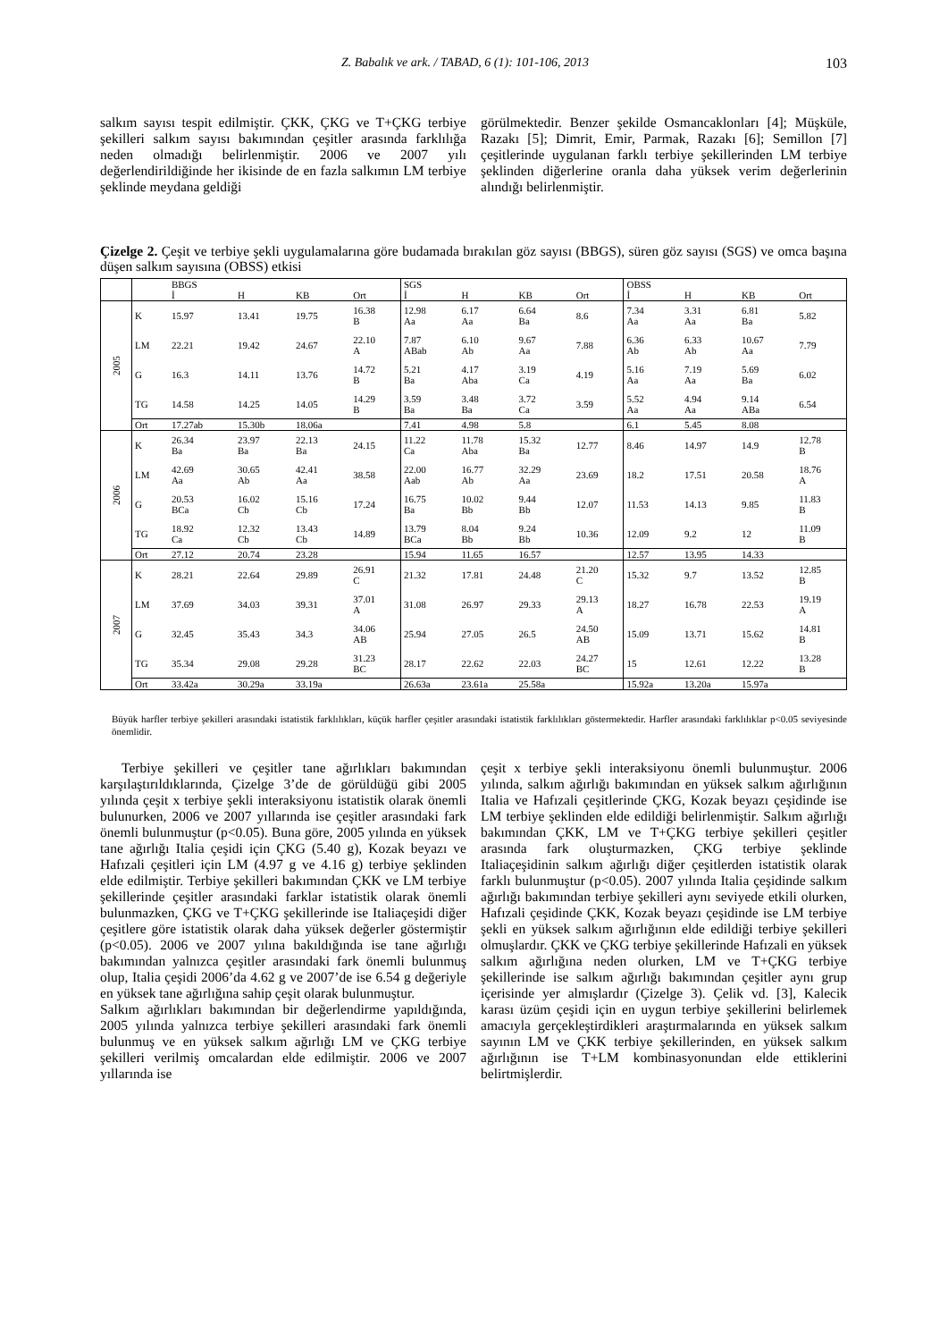Z. Babalık ve ark. / TABAD, 6 (1): 101-106, 2013 103
salkım sayısı tespit edilmiştir. ÇKK, ÇKG ve T+ÇKG terbiye şekilleri salkım sayısı bakımından çeşitler arasında farklılığa neden olmadığı belirlenmiştir. 2006 ve 2007 yılı değerlendirildiğinde her ikisinde de en fazla salkımın LM terbiye şeklinde meydana geldiği
görülmektedir. Benzer şekilde Osmancaklonları [4]; Müşküle, Razakı [5]; Dimrit, Emir, Parmak, Razakı [6]; Semillon [7] çeşitlerinde uygulanan farklı terbiye şekillerinden LM terbiye şeklinden diğerlerine oranla daha yüksek verim değerlerinin alındığı belirlenmiştir.
Çizelge 2. Çeşit ve terbiye şekli uygulamalarına göre budamada bırakılan göz sayısı (BBGS), süren göz sayısı (SGS) ve omca başına düşen salkım sayısına (OBSS) etkisi
| | | BBGS | | | | SGS | | | | OBSS | | | |
| | | İ | H | KB | Ort | İ | H | KB | Ort | İ | H | KB | Ort |
| 2005 | K | 15.97 | 13.41 | 19.75 | 16.38 B | 12.98 Aa | 6.17 Aa | 6.64 Ba | 8.6 | 7.34 Aa | 3.31 Aa | 6.81 Ba | 5.82 |
| | LM | 22.21 | 19.42 | 24.67 | 22.10 A | 7.87 ABab | 6.10 Ab | 9.67 Aa | 7.88 | 6.36 Ab | 6.33 Ab | 10.67 Aa | 7.79 |
| | G | 16.3 | 14.11 | 13.76 | 14.72 B | 5.21 Ba | 4.17 Aba | 3.19 Ca | 4.19 | 5.16 Aa | 7.19 Aa | 5.69 Ba | 6.02 |
| | TG | 14.58 | 14.25 | 14.05 | 14.29 B | 3.59 Ba | 3.48 Ba | 3.72 Ca | 3.59 | 5.52 Aa | 4.94 Aa | 9.14 ABa | 6.54 |
| | Ort | 17.27ab | 15.30b | 18.06a | | 7.41 | 4.98 | 5.8 | | 6.1 | 5.45 | 8.08 | |
| 2006 | K | 26.34 Ba | 23.97 Ba | 22.13 Ba | 24.15 | 11.22 Ca | 11.78 Aba | 15.32 Ba | 12.77 | 8.46 | 14.97 | 14.9 | 12.78 B |
| | LM | 42.69 Aa | 30.65 Ab | 42.41 Aa | 38.58 | 22.00 Aab | 16.77 Ab | 32.29 Aa | 23.69 | 18.2 | 17.51 | 20.58 | 18.76 A |
| | G | 20.53 BCa | 16.02 Cb | 15.16 Cb | 17.24 | 16.75 Ba | 10.02 Bb | 9.44 Bb | 12.07 | 11.53 | 14.13 | 9.85 | 11.83 B |
| | TG | 18.92 Ca | 12.32 Cb | 13.43 Cb | 14.89 | 13.79 BCa | 8.04 Bb | 9.24 Bb | 10.36 | 12.09 | 9.2 | 12 | 11.09 B |
| | Ort | 27.12 | 20.74 | 23.28 | | 15.94 | 11.65 | 16.57 | | 12.57 | 13.95 | 14.33 | |
| 2007 | K | 28.21 | 22.64 | 29.89 | 26.91 C | 21.32 | 17.81 | 24.48 | 21.20 C | 15.32 | 9.7 | 13.52 | 12.85 B |
| | LM | 37.69 | 34.03 | 39.31 | 37.01 A | 31.08 | 26.97 | 29.33 | 29.13 A | 18.27 | 16.78 | 22.53 | 19.19 A |
| | G | 32.45 | 35.43 | 34.3 | 34.06 AB | 25.94 | 27.05 | 26.5 | 24.50 AB | 15.09 | 13.71 | 15.62 | 14.81 B |
| | TG | 35.34 | 29.08 | 29.28 | 31.23 BC | 28.17 | 22.62 | 22.03 | 24.27 BC | 15 | 12.61 | 12.22 | 13.28 B |
| | Ort | 33.42a | 30.29a | 33.19a | | 26.63a | 23.61a | 25.58a | | 15.92a | 13.20a | 15.97a | |
Büyük harfler terbiye şekilleri arasındaki istatistik farklılıkları, küçük harfler çeşitler arasındaki istatistik farklılıkları göstermektedir. Harfler arasındaki farklılıklar p<0.05 seviyesinde önemlidir.
Terbiye şekilleri ve çeşitler tane ağırlıkları bakımından karşılaştırıldıklarında, Çizelge 3’de de görüldüğü gibi 2005 yılında çeşit x terbiye şekli interaksiyonu istatistik olarak önemli bulunurken, 2006 ve 2007 yıllarında ise çeşitler arasındaki fark önemli bulunmuştur (p<0.05). Buna göre, 2005 yılında en yüksek tane ağırlığı Italia çeşidi için ÇKG (5.40 g), Kozak beyazı ve Hafızali çeşitleri için LM (4.97 g ve 4.16 g) terbiye şeklinden elde edilmiştir. Terbiye şekilleri bakımından ÇKK ve LM terbiye şekillerinde çeşitler arasındaki farklar istatistik olarak önemli bulunmazken, ÇKG ve T+ÇKG şekillerinde ise Italiaçeşidi diğer çeşitlere göre istatistik olarak daha yüksek değerler göstermiştir (p<0.05). 2006 ve 2007 yılına bakıldığında ise tane ağırlığı bakımından yalnızca çeşitler arasındaki fark önemli bulunmuş olup, Italia çeşidi 2006’da 4.62 g ve 2007’de ise 6.54 g değeriyle en yüksek tane ağırlığına sahip çeşit olarak bulunmuştur.
Salkım ağırlıkları bakımından bir değerlendirme yapıldığında, 2005 yılında yalnızca terbiye şekilleri arasındaki fark önemli bulunmuş ve en yüksek salkım ağırlığı LM ve ÇKG terbiye şekilleri verilmiş omcalardan elde edilmiştir. 2006 ve 2007 yıllarında ise
çeşit x terbiye şekli interaksiyonu önemli bulunmuştur. 2006 yılında, salkım ağırlığı bakımından en yüksek salkım ağırlığının Italia ve Hafızali çeşitlerinde ÇKG, Kozak beyazı çeşidinde ise LM terbiye şeklinden elde edildiği belirlenmiştir. Salkım ağırlığı bakımından ÇKK, LM ve T+ÇKG terbiye şekilleri çeşitler arasında fark oluşturmazken, ÇKG terbiye şeklinde Italiaçeşidinin salkım ağırlığı diğer çeşitlerden istatistik olarak farklı bulunmuştur (p<0.05). 2007 yılında Italia çeşidinde salkım ağırlığı bakımından terbiye şekilleri aynı seviyede etkili olurken, Hafızali çeşidinde ÇKK, Kozak beyazı çeşidinde ise LM terbiye şekli en yüksek salkım ağırlığının elde edildiği terbiye şekilleri olmuşlardır. ÇKK ve ÇKG terbiye şekillerinde Hafızali en yüksek salkım ağırlığına neden olurken, LM ve T+ÇKG terbiye şekillerinde ise salkım ağırlığı bakımından çeşitler aynı grup içerisinde yer almışlardır (Çizelge 3). Çelik vd. [3], Kalecik karası üzüm çeşidi için en uygun terbiye şekillerini belirlemek amacıyla gerçekleştirdikleri araştırmalarında en yüksek salkım sayının LM ve ÇKK terbiye şekillerinden, en yüksek salkım ağırlığının ise T+LM kombinasyonundan elde ettiklerini belirtmişlerdir.